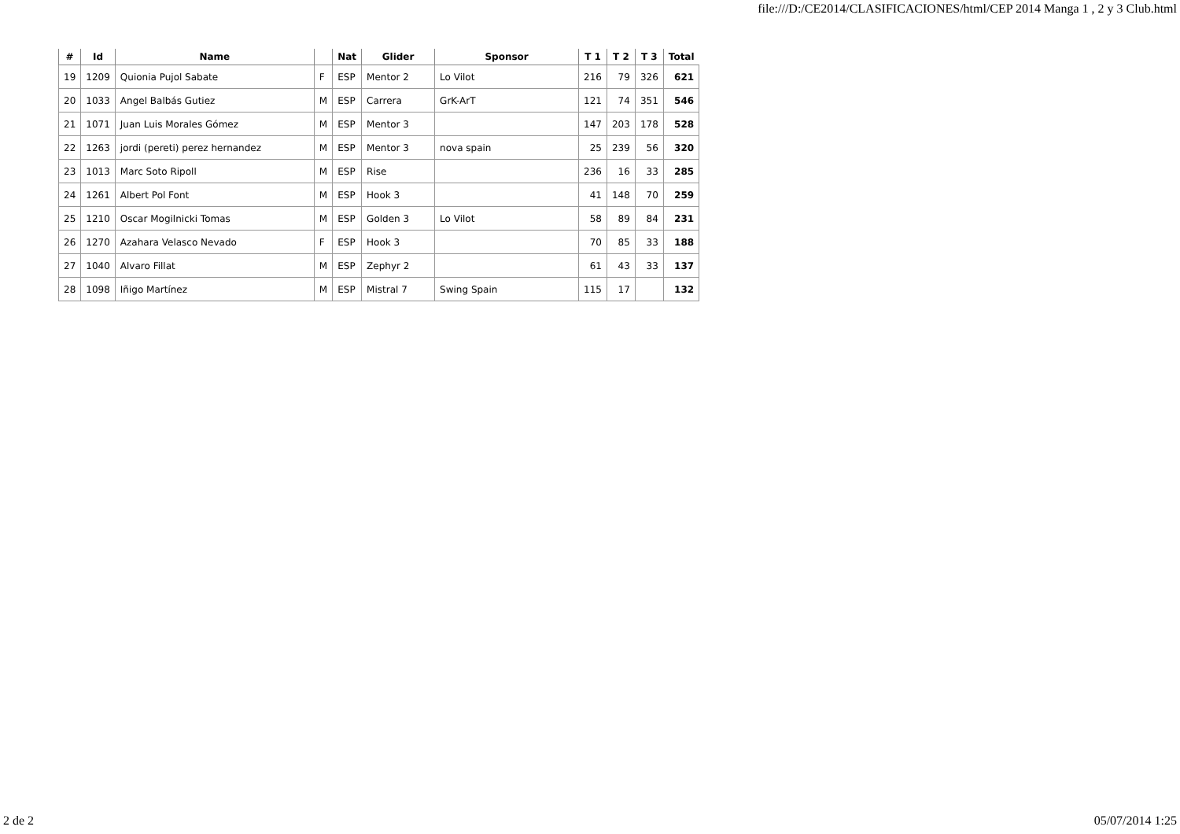file:///D:/CE2014/CLASIFICACIONES/html/CEP 2014 Manga 1 , 2 y 3 Club.html
| # | Id | Name | | Nat | Glider | Sponsor | T 1 | T 2 | T 3 | Total |
| --- | --- | --- | --- | --- | --- | --- | --- | --- | --- | --- |
| 19 | 1209 | Quionia Pujol Sabate | F | ESP | Mentor 2 | Lo Vilot | 216 | 79 | 326 | 621 |
| 20 | 1033 | Angel Balbás Gutiez | M | ESP | Carrera | GrK-ArT | 121 | 74 | 351 | 546 |
| 21 | 1071 | Juan Luis Morales Gómez | M | ESP | Mentor 3 | | 147 | 203 | 178 | 528 |
| 22 | 1263 | jordi (pereti) perez hernandez | M | ESP | Mentor 3 | nova spain | 25 | 239 | 56 | 320 |
| 23 | 1013 | Marc Soto Ripoll | M | ESP | Rise | | 236 | 16 | 33 | 285 |
| 24 | 1261 | Albert Pol Font | M | ESP | Hook 3 | | 41 | 148 | 70 | 259 |
| 25 | 1210 | Oscar Mogilnicki Tomas | M | ESP | Golden 3 | Lo Vilot | 58 | 89 | 84 | 231 |
| 26 | 1270 | Azahara Velasco Nevado | F | ESP | Hook 3 | | 70 | 85 | 33 | 188 |
| 27 | 1040 | Alvaro Fillat | M | ESP | Zephyr 2 | | 61 | 43 | 33 | 137 |
| 28 | 1098 | Iñigo Martínez | M | ESP | Mistral 7 | Swing Spain | 115 | 17 | | 132 |
2 de 2 05/07/2014 1:25